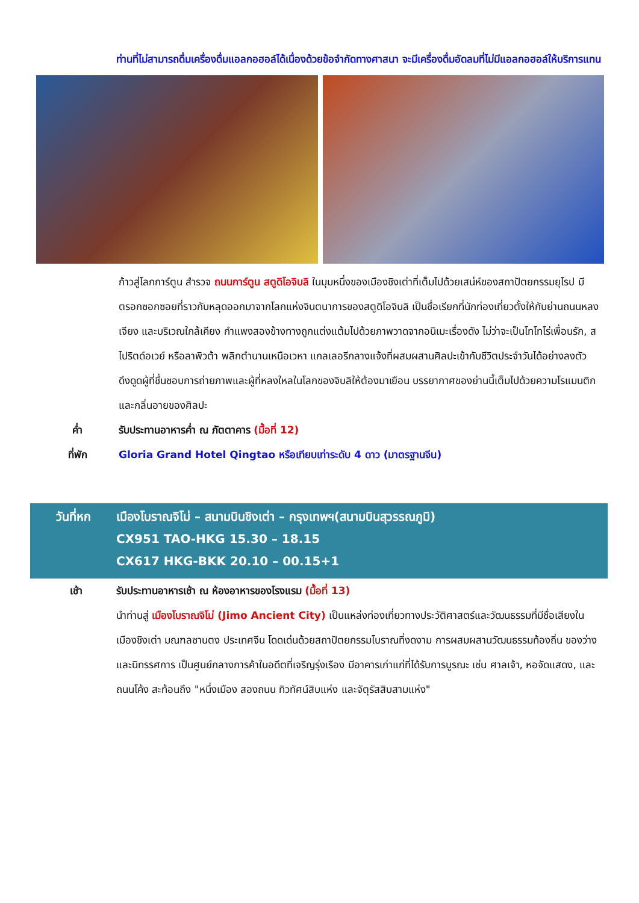ท่านที่ไม่สามารถดื่มเครื่องดื่มแอลกอฮอล์ได้เนื่องด้วยข้อจำกัดทางศาสนา จะมีเครื่องดื่มอัดลมที่ไม่มีแอลกอฮอล์ให้บริการแทน
ก้าวสู่โลกการ์ตูน สำรวจ ถนนการ์ตูน สตูดิโอจิบลิ ในมุมหนึ่งของเมืองชิงเต่าที่เต็มไปด้วยเสน่ห์ของสถาปัตยกรรมยุโรป มีตรอกซอกซอยที่ราวกับหลุดออกมาจากโลกแห่งจินตนาการของสตูดิโอจิบลิ เป็นชื่อเรียกที่นักท่องเที่ยวตั้งให้กับย่านถนนหลงเจียง และบริเวณใกล้เคียง กำแพงสองข้างทางถูกแต่งแต้มไปด้วยภาพวาดจากอนิเมะเรื่องดัง ไม่ว่าจะเป็นโทโทโร่เพื่อนรัก, สไปริตด์อเวย์ หรือลาพิวต้า พลิกตำนานเหนือเวหา แกลเลอรีกลางแจ้งที่ผสมผสานศิลปะเข้ากับชีวิตประจำวันได้อย่างลงตัว ดึงดูดผู้ที่ชื่นชอบการถ่ายภาพและผู้ที่หลงใหลในโลกของจิบลิให้ต้องมาเยือน บรรยากาศของย่านนี้เต็มไปด้วยความโรแมนติกและกลิ่นอายของศิลปะ
ค่ำ รับประทานอาหารค่ำ ณ ภัตตาคาร (มื้อที่ 12)
ที่พัก Gloria Grand Hotel Qingtao หรือเทียบเท่าระดับ 4 ดาว (มาตรฐานจีน)
วันที่หก เมืองโบราณจิโม่ – สนามบินชิงเต่า – กรุงเทพฯ(สนามบินสุวรรณภูมิ)
CX951 TAO-HKG 15.30 – 18.15
CX617 HKG-BKK 20.10 – 00.15+1
เช้า รับประทานอาหารเช้า ณ ห้องอาหารของโรงแรม (มื้อที่ 13)
นำท่านสู่ เมืองโบราณจิโม่ (Jimo Ancient City) เป็นแหล่งท่องเที่ยวทางประวัติศาสตร์และวัฒนธรรมที่มีชื่อเสียงในเมืองชิงเต่า มณฑลซานตง ประเทศจีน โดดเด่นด้วยสถาปัตยกรรมโบราณที่งดงาม การผสมผสานวัฒนธรรมท้องถิ่น ของว่าง และนิทรรศการ เป็นศูนย์กลางการค้าในอดีตที่เจริญรุ่งเรือง มีอาคารเก่าแก่ที่ได้รับการบูรณะ เช่น ศาลเจ้า, หอจัดแสดง, และถนนโค้ง สะท้อนถึง "หนึ่งเมือง สองถนน ทิวทัศน์สิบแห่ง และจัตุรัสสิบสามแห่ง"